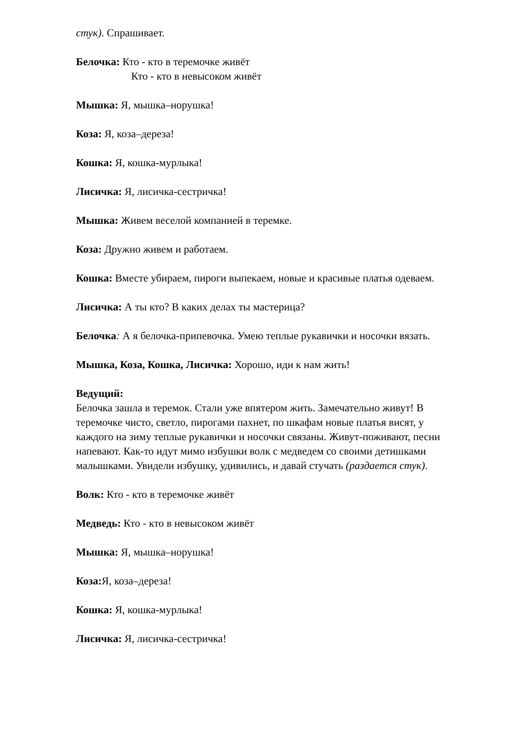стук). Спрашивает.
Белочка: Кто - кто в теремочке живёт
Кто - кто в невысоком живёт
Мышка: Я, мышка–норушка!
Коза: Я, коза–дереза!
Кошка: Я, кошка-мурлыка!
Лисичка: Я, лисичка-сестричка!
Мышка: Живем веселой компанией в теремке.
Коза: Дружно живем и работаем.
Кошка: Вместе убираем, пироги выпекаем, новые и красивые платья одеваем.
Лисичка: А ты кто? В каких делах ты мастерица?
Белочка: А я белочка-припевочка. Умею теплые рукавички и носочки вязать.
Мышка, Коза, Кошка, Лисичка: Хорошо, иди к нам жить!
Ведущий:
Белочка зашла в теремок. Стали уже впятером жить. Замечательно живут! В теремочке чисто, светло, пирогами пахнет, по шкафам новые платья висят, у каждого на зиму теплые рукавички и носочки связаны. Живут-поживают, песни напевают. Как-то идут мимо избушки волк с медведем со своими детишками малышками. Увидели избушку, удивились, и давай стучать (раздается стук).
Волк: Кто - кто в теремочке живёт
Медведь: Кто - кто в невысоком живёт
Мышка: Я, мышка–норушка!
Коза: Я, коза–дереза!
Кошка: Я, кошка-мурлыка!
Лисичка: Я, лисичка-сестричка!